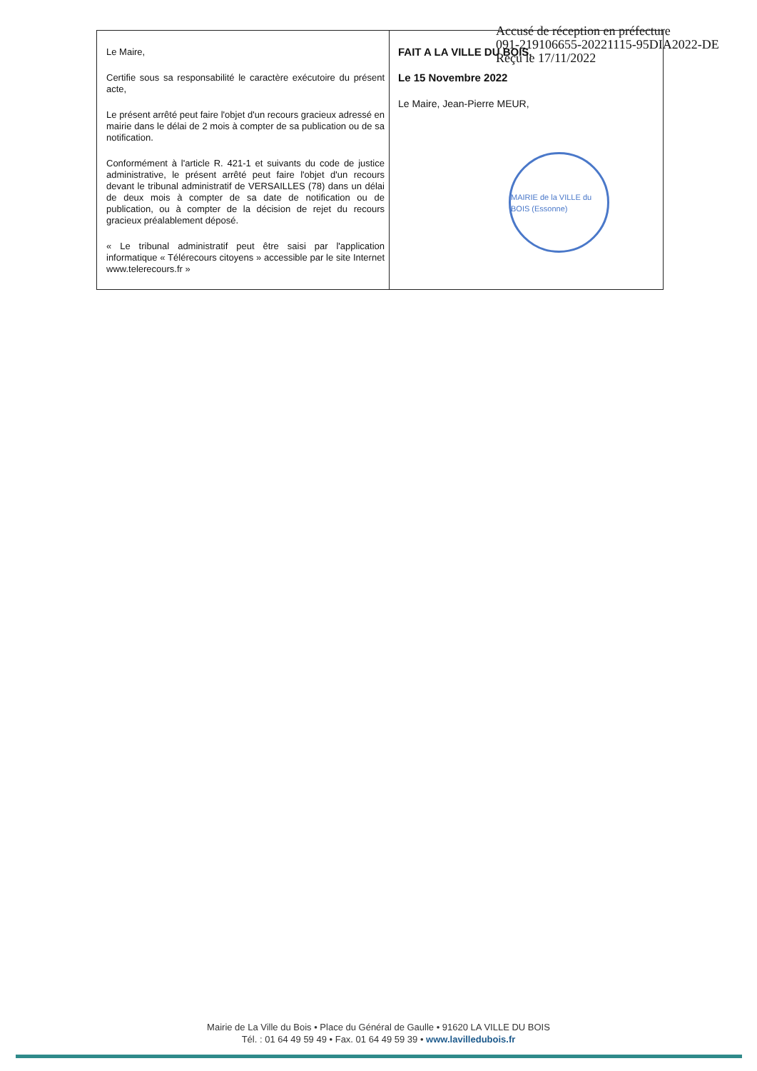Accusé de réception en préfecture
091-219106655-20221115-95DIA2022-DE
Reçu le 17/11/2022
| Le Maire, Certifie sous sa responsabilité le caractère exécutoire du présent acte, Le présent arrêté peut faire l'objet d'un recours gracieux adressé en mairie dans le délai de 2 mois à compter de sa publication ou de sa notification. Conformément à l'article R. 421-1 et suivants du code de justice administrative, le présent arrêté peut faire l'objet d'un recours devant le tribunal administratif de VERSAILLES (78) dans un délai de deux mois à compter de sa date de notification ou de publication, ou à compter de la décision de rejet du recours gracieux préalablement déposé. « Le tribunal administratif peut être saisi par l'application informatique « Télérecours citoyens » accessible par le site Internet www.telerecours.fr » | FAIT A LA VILLE DU BOIS, Le 15 Novembre 2022 Le Maire, Jean-Pierre MEUR, MAIRIE de la VILLE du BOIS (Essonne) |
Mairie de La Ville du Bois • Place du Général de Gaulle • 91620 LA VILLE DU BOIS
Tél. : 01 64 49 59 49 • Fax. 01 64 49 59 39 • www.lavilledubois.fr